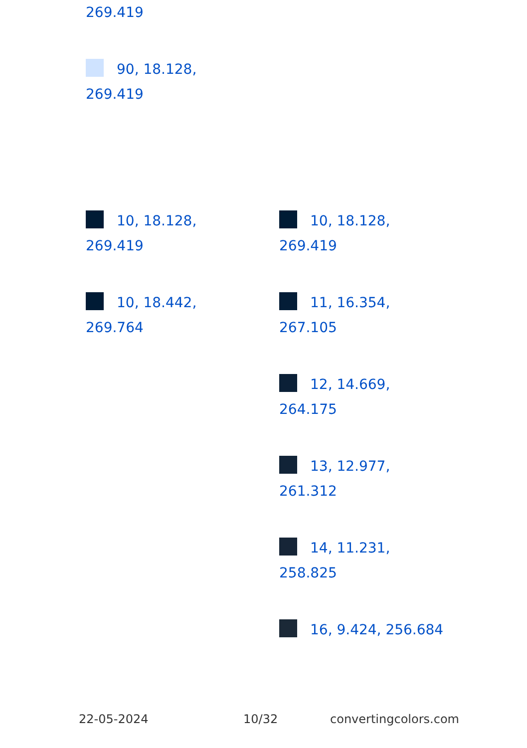269.419
90, 18.128, 269.419
10, 18.128, 269.419
10, 18.128, 269.419
10, 18.442, 269.764
11, 16.354, 267.105
12, 14.669, 264.175
13, 12.977, 261.312
14, 11.231, 258.825
16, 9.424, 256.684
22-05-2024 10/32 convertingcolors.com